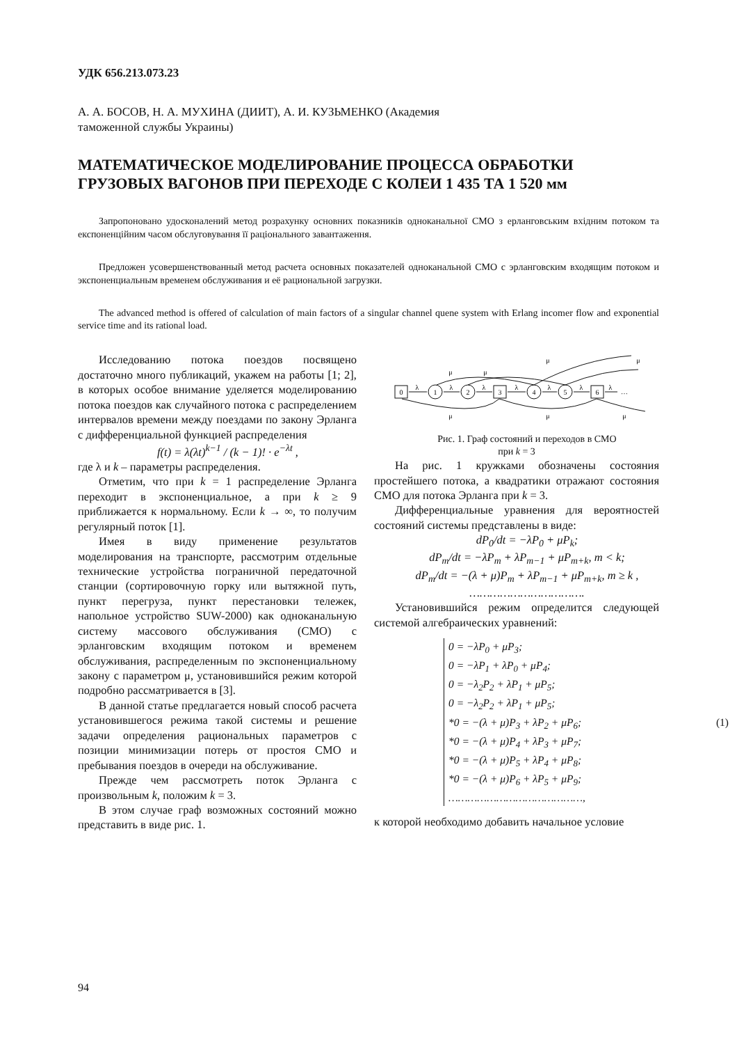УДК 656.213.073.23
А. А. БОСОВ, Н. А. МУХИНА (ДИИТ), А. И. КУЗЬМЕНКО (Академия
таможенной службы Украины)
МАТЕМАТИЧЕСКОЕ МОДЕЛИРОВАНИЕ ПРОЦЕССА ОБРАБОТКИ ГРУЗОВЫХ ВАГОНОВ ПРИ ПЕРЕХОДЕ С КОЛЕИ 1 435 ТА 1 520 мм
Запропоновано удосконалений метод розрахунку основних показників одноканальної СМО з ерланговським вхідним потоком та експоненційним часом обслуговування її раціонального завантаження.
Предложен усовершенствованный метод расчета основных показателей одноканальной СМО с эрланговским входящим потоком и экспоненциальным временем обслуживания и её рациональной загрузки.
The advanced method is offered of calculation of main factors of a singular channel quene system with Erlang incomer flow and exponential service time and its rational load.
Исследованию потока поездов посвящено достаточно много публикаций, укажем на работы [1; 2], в которых особое внимание уделяется моделированию потока поездов как случайного потока с распределением интервалов времени между поездами по закону Эрланга с дифференциальной функцией распределения
f(t) = λ(λt)<sup>k−1</sup> / (k − 1)! · e<sup>−λt</sup> ,
где λ и k – параметры распределения.
Отметим, что при k = 1 распределение Эрланга переходит в экспоненциальное, а при k ≥ 9 приближается к нормальному. Если k → ∞, то получим регулярный поток [1].
Имея в виду применение результатов моделирования на транспорте, рассмотрим отдельные технические устройства пограничной передаточной станции (сортировочную горку или вытяжной путь, пункт перегруза, пункт перестановки тележек, напольное устройство SUW-2000) как одноканальную систему массового обслуживания (СМО) с эрланговским входящим потоком и временем обслуживания, распределенным по экспоненциальному закону с параметром μ, установившийся режим которой подробно рассматривается в [3].
В данной статье предлагается новый способ расчета установившегося режима такой системы и решение задачи определения рациональных параметров с позиции минимизации потерь от простоя СМО и пребывания поездов в очереди на обслуживание.
Прежде чем рассмотреть поток Эрланга с произвольным k, положим k = 3.
В этом случае граф возможных состояний можно представить в виде рис. 1.
0
1
2
3
4
5
6
λ
λ
λ
λ
λ
λ
λ
…
μ
μ
μ
μ
μ
μ
μ
Рис. 1. Граф состояний и переходов в СМО
при k = 3
На рис. 1 кружками обозначены состояния простейшего потока, а квадратики отражают состояния СМО для потока Эрланга при k = 3.
Дифференциальные уравнения для вероятностей состояний системы представлены в виде:
dP<sub>0</sub>/dt = −λP<sub>0</sub> + μP<sub>k</sub>;
dP<sub>m</sub>/dt = −λP<sub>m</sub> + λP<sub>m−1</sub> + μP<sub>m+k</sub>, m < k;
dP<sub>m</sub>/dt = −(λ + μ)P<sub>m</sub> + λP<sub>m−1</sub> + μP<sub>m+k</sub>, m ≥ k ,
…………………………….
Установившийся режим определится следующей системой алгебраических уравнений:
0 = −λP<sub>0</sub> + μP<sub>3</sub>;
0 = −λP<sub>1</sub> + λP<sub>0</sub> + μP<sub>4</sub>;
0 = −λ<sub>2</sub>P<sub>2</sub> + λP<sub>1</sub> + μP<sub>5</sub>;
0 = −λ<sub>2</sub>P<sub>2</sub> + λP<sub>1</sub> + μP<sub>5</sub>;
*0 = −(λ + μ)P<sub>3</sub> + λP<sub>2</sub> + μP<sub>6</sub>;
*0 = −(λ + μ)P<sub>4</sub> + λP<sub>3</sub> + μP<sub>7</sub>;
*0 = −(λ + μ)P<sub>5</sub> + λP<sub>4</sub> + μP<sub>8</sub>;
*0 = −(λ + μ)P<sub>6</sub> + λP<sub>5</sub> + μP<sub>9</sub>;
……………………………………, (1)
к которой необходимо добавить начальное условие
94